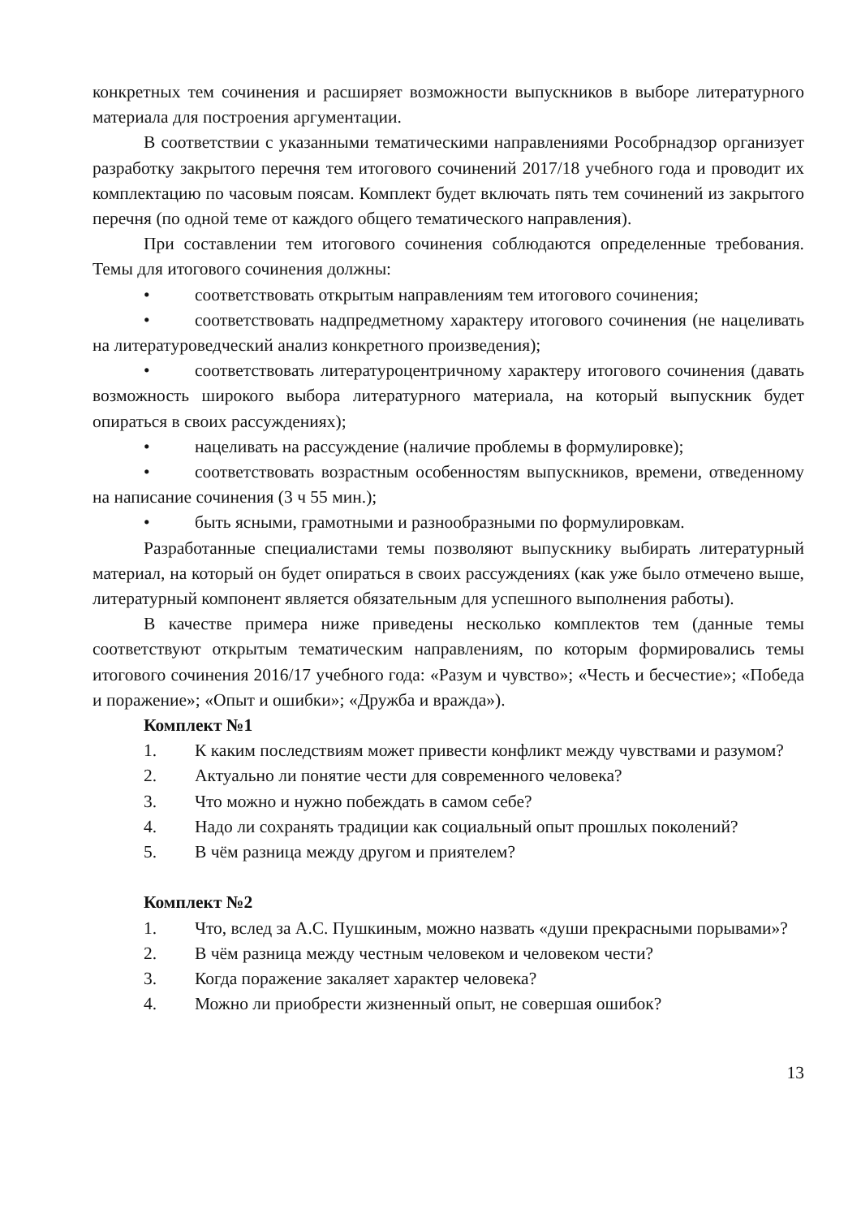конкретных тем сочинения и расширяет возможности выпускников в выборе литературного материала для построения аргументации.
В соответствии с указанными тематическими направлениями Рособрнадзор организует разработку закрытого перечня тем итогового сочинений 2017/18 учебного года и проводит их комплектацию по часовым поясам. Комплект будет включать пять тем сочинений из закрытого перечня (по одной теме от каждого общего тематического направления).
При составлении тем итогового сочинения соблюдаются определенные требования. Темы для итогового сочинения должны:
• соответствовать открытым направлениям тем итогового сочинения;
• соответствовать надпредметному характеру итогового сочинения (не нацеливать на литературоведческий анализ конкретного произведения);
• соответствовать литературоцентричному характеру итогового сочинения (давать возможность широкого выбора литературного материала, на который выпускник будет опираться в своих рассуждениях);
• нацеливать на рассуждение (наличие проблемы в формулировке);
• соответствовать возрастным особенностям выпускников, времени, отведенному на написание сочинения (3 ч 55 мин.);
• быть ясными, грамотными и разнообразными по формулировкам.
Разработанные специалистами темы позволяют выпускнику выбирать литературный материал, на который он будет опираться в своих рассуждениях (как уже было отмечено выше, литературный компонент является обязательным для успешного выполнения работы).
В качестве примера ниже приведены несколько комплектов тем (данные темы соответствуют открытым тематическим направлениям, по которым формировались темы итогового сочинения 2016/17 учебного года: «Разум и чувство»; «Честь и бесчестие»; «Победа и поражение»; «Опыт и ошибки»; «Дружба и вражда»).
Комплект №1
1. К каким последствиям может привести конфликт между чувствами и разумом?
2. Актуально ли понятие чести для современного человека?
3. Что можно и нужно побеждать в самом себе?
4. Надо ли сохранять традиции как социальный опыт прошлых поколений?
5. В чём разница между другом и приятелем?
Комплект №2
1. Что, вслед за А.С. Пушкиным, можно назвать «души прекрасными порывами»?
2. В чём разница между честным человеком и человеком чести?
3. Когда поражение закаляет характер человека?
4. Можно ли приобрести жизненный опыт, не совершая ошибок?
13